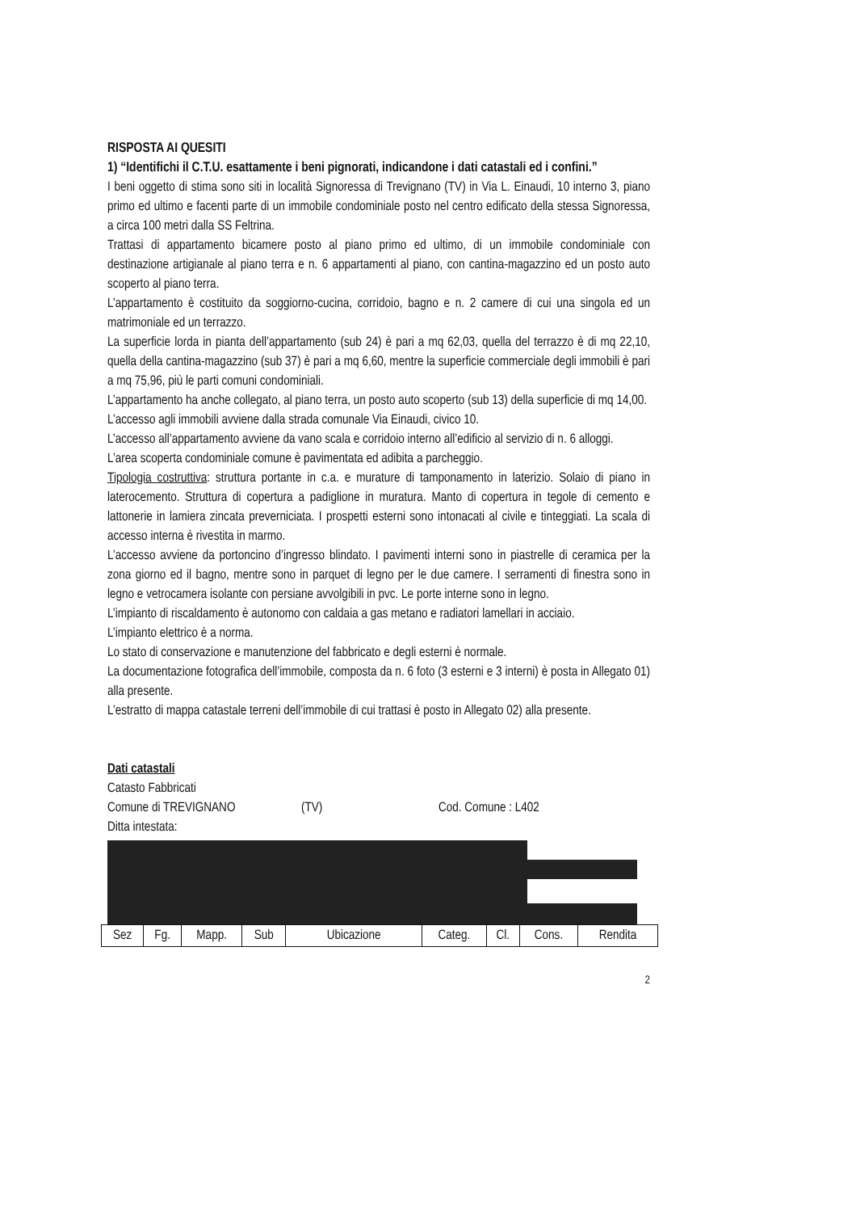RISPOSTA AI QUESITI
1) “Identifichi il C.T.U. esattamente i beni pignorati, indicandone i dati catastali ed i confini.”
I beni oggetto di stima sono siti in località Signoressa di Trevignano (TV) in Via L. Einaudi, 10 interno 3, piano primo ed ultimo e facenti parte di un immobile condominiale posto nel centro edificato della stessa Signoressa, a circa 100 metri dalla SS Feltrina.
Trattasi di appartamento bicamere posto al piano primo ed ultimo, di un immobile condominiale con destinazione artigianale al piano terra e n. 6 appartamenti al piano, con cantina-magazzino ed un posto auto scoperto al piano terra.
L’appartamento è costituito da soggiorno-cucina, corridoio, bagno e n. 2 camere di cui una singola ed un matrimoniale ed un terrazzo.
La superficie lorda in pianta dell’appartamento (sub 24) è pari a mq 62,03, quella del terrazzo è di mq 22,10, quella della cantina-magazzino (sub 37) è pari a mq 6,60, mentre la superficie commerciale degli immobili è pari a mq 75,96, più le parti comuni condominiali.
L’appartamento ha anche collegato, al piano terra, un posto auto scoperto (sub 13) della superficie di mq 14,00.
L’accesso agli immobili avviene dalla strada comunale Via Einaudi, civico 10.
L’accesso all’appartamento avviene da vano scala e corridoio interno all’edificio al servizio di n. 6 alloggi.
L’area scoperta condominiale comune è pavimentata ed adibita a parcheggio.
Tipologia costruttiva: struttura portante in c.a. e murature di tamponamento in laterizio. Solaio di piano in laterocemento. Struttura di copertura a padiglione in muratura. Manto di copertura in tegole di cemento e lattonerie in lamiera zincata preverniciata. I prospetti esterni sono intonacati al civile e tinteggiati. La scala di accesso interna è rivestita in marmo.
L’accesso avviene da portoncino d’ingresso blindato. I pavimenti interni sono in piastrelle di ceramica per la zona giorno ed il bagno, mentre sono in parquet di legno per le due camere. I serramenti di finestra sono in legno e vetrocamera isolante con persiane avvolgibili in pvc. Le porte interne sono in legno.
L’impianto di riscaldamento è autonomo con caldaia a gas metano e radiatori lamellari in acciaio.
L’impianto elettrico è a norma.
Lo stato di conservazione e manutenzione del fabbricato e degli esterni è normale.
La documentazione fotografica dell’immobile, composta da n. 6 foto (3 esterni e 3 interni) è posta in Allegato 01) alla presente.
L’estratto di mappa catastale terreni dell’immobile di cui trattasi è posto in Allegato 02) alla presente.
Dati catastali
Catasto Fabbricati
Comune di TREVIGNANO (TV) Cod. Comune : L402
Ditta intestata:
| Sez | Fg. | Mapp. | Sub | Ubicazione | Categ. | Cl. | Cons. | Rendita |
2